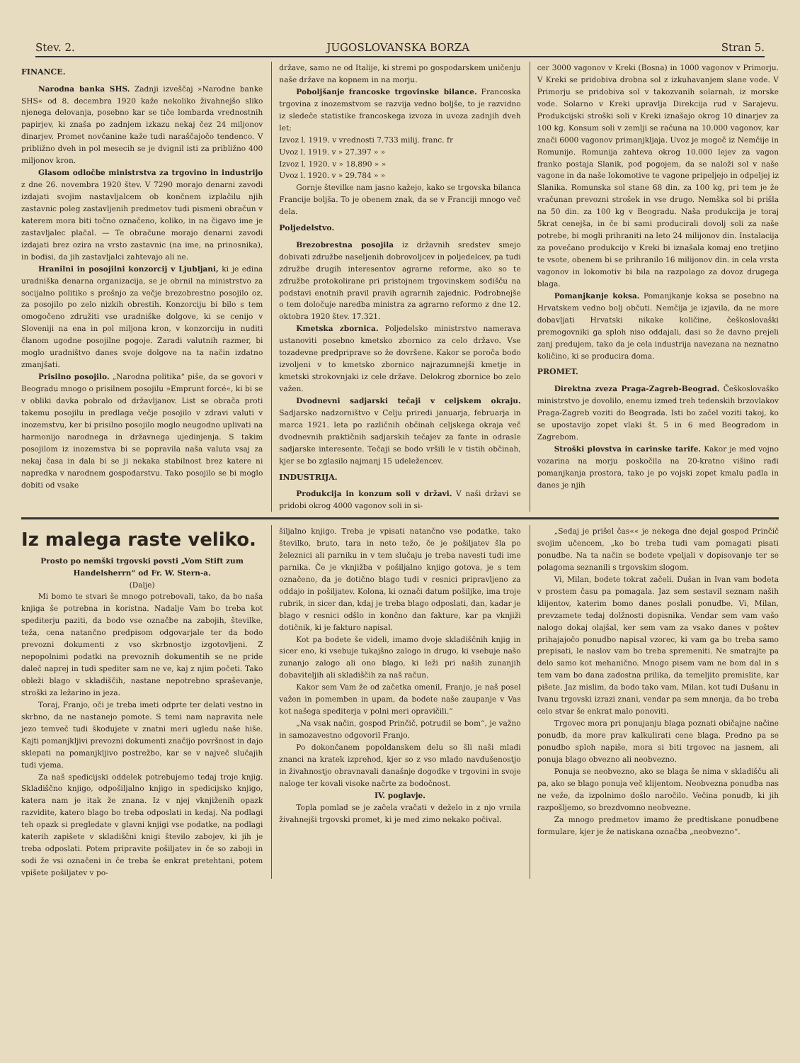Stev. 2. JUGOSLOVANSKA BORZA Stran 5.
FINANCE.
Narodna banka SHS. Zadnji izveščaj »Narodne banke SHS« od 8. decembra 1920 kaže nekoliko živahnejšo sliko njenega delovanja, posebno kar se tiče lombarda vrednostnih papirjev, ki znaša po zadnjem izkazu nekaj čez 24 miljonov dinarjev. Promet novčanine kaže tudi naraščajočo tendenco. V približno dveh in pol mesecih se je dvignil isti za približno 400 miljonov kron.
Glasom odločbe ministrstva za trgovino in industrijo z dne 26. novembra 1920 štev. V 7290 morajo denarni zavodi izdajati svojim nastavljalcem ob končnem izplačilu njih zastavnic poleg zastavljenih predmetov tudi pismeni obračun v katerem mora biti točno označeno, koliko, in na čigavo ime je zastavljalec plačal. — Te obračune morajo denarni zavodi izdajati brez ozira na vrsto zastavnic (na ime, na prinosnika), in bodisi, da jih zastavljalci zahtevajo ali ne.
Hranilni in posojilni konzorcij v Ljubljani, ki je edina uradniška denarna organizacija, se je obrnil na ministrstvo za socijalno politiko s prošnjo za večje brezobrestno posojilo oz. za posojilo po zelo nizkih obrestih. Konzorciju bi bilo s tem omogočeno združiti vse uradniške dolgove, ki se cenijo v Sloveniji na ena in pol miljona kron, v konzorciju in nuditi članom ugodne posojilne pogoje. Zaradi valutnih razmer, bi moglo uradništvo danes svoje dolgove na ta način izdatno zmanjšati.
Prisilno posojilo. „Narodna politika“ piše, da se govori v Beogradu mnogo o prisilnem posojilu »Emprunt forcé«, ki bi se v obliki davka pobralo od državljanov. List se obrača proti takemu posojilu in predlaga večje posojilo v zdravi valuti v inozemstvu, ker bi prisilno posojilo moglo neugodno uplivati na harmonijo narodnega in državnega ujedinjenja. S takim posojilom iz inozemstva bi se popravila naša valuta vsaj za nekaj časa in dala bi se ji nekaka stabilnost brez katere ni napredka v narodnem gospodarstvu. Tako posojilo se bi moglo dobiti od vsake
države, samo ne od Italije, ki stremi po gospodarskem uničenju naše države na kopnem in na morju.
Poboljšanje francoske trgovinske bilance. Francoska trgovina z inozemstvom se razvija vedno boljše, to je razvidno iz sledeče statistike francoskega izvoza in uvoza zadnjih dveh let:
Izvoz l. 1919. v vrednosti 7.733 milij. franc. fr
Uvoz l. 1919. v » 27.397 » »
Izvoz l. 1920. v » 18.890 » »
Uvoz l. 1920. v » 29.784 » »
Gornje številke nam jasno kažejo, kako se trgovska bilanca Francije boljša. To je obenem znak, da se v Franciji mnogo več dela.
Poljedelstvo.
Brezobrestna posojila iz državnih sredstev smejo dobivati združbe naseljenih dobrovoljcev in poljedelcev, pa tudi združbe drugih interesentov agrarne reforme, ako so te združbe protokolirane pri pristojnem trgovinskem sodišču na podstavi enotnih pravil pravih agrarnih zajednic. Podrobnejše o tem določuje naredba ministra za agrarno reformo z dne 12. oktobra 1920 štev. 17.321.
Kmetska zbornica. Poljedelsko ministrstvo namerava ustanoviti posebno kmetsko zbornico za celo državo. Vse tozadevne predpriprave so že dovršene. Kakor se poroča bodo izvoljeni v to kmetsko zbornico najrazumnejši kmetje in kmetski strokovnjaki iz cele države. Delokrog zbornice bo zelo važen.
Dvodnevni sadjarski tečaji v celjskem okraju. Sadjarsko nadzorništvo v Celju priredi januarja, februarja in marca 1921. leta po različnih občinah celjskega okraja več dvodnevnih praktičnih sadjarskih tečajev za fante in odrasle sadjarske interesente. Tečaji se bodo vršili le v tistih občinah, kjer se bo zglasilo najmanj 15 udeležencev.
INDUSTRIJA.
Produkcija in konzum soli v državi. V naši državi se pridobi okrog 4000 vagonov soli in si-
cer 3000 vagonov v Kreki (Bosna) in 1000 vagonov v Primorju. V Kreki se pridobiva drobna sol z izkuhavanjem slane vode. V Primorju se pridobiva sol v takozvanih solarnah, iz morske vode. Solarno v Kreki upravlja Direkcija rud v Sarajevu. Produkcijski stroški soli v Kreki iznašajo okrog 10 dinarjev za 100 kg. Konsum soli v zemlji se računa na 10.000 vagonov, kar znači 6000 vagonov primanjkljaja. Uvoz je mogoč iz Nemčije in Romunije. Romunija zahteva okrog 10.000 lejev za vagon franko postaja Slanik, pod pogojem, da se naloži sol v naše vagone in da naše lokomotive te vagone pripeljejo in odpeljej iz Slanika. Romunska sol stane 68 din. za 100 kg, pri tem je že vračunan prevozni strošek in vse drugo. Nemška sol bi prišla na 50 din. za 100 kg v Beogradu. Naša produkcija je toraj 5krat cenejša, in če bi sami producirali dovolj soli za naše potrebe, bi mogli prihraniti na leto 24 milijonov din. Instalacija za povečano produkcijo v Kreki bi iznašala komaj eno tretjino te vsote, obenem bi se prihranilo 16 milijonov din. in cela vrsta vagonov in lokomotiv bi bila na razpolago za dovoz drugega blaga.
Pomanjkanje koksa. Pomanjkanje koksa se posebno na Hrvatskem vedno bolj občuti. Nemčija je izjavila, da ne more dobavljati Hrvatski nikake količine, češkoslovaški premogovniki ga sploh niso oddajali, dasi so že davno prejeli zanj predujem, tako da je cela industrija navezana na neznatno količino, ki se producira doma.
PROMET.
Direktna zveza Praga-Zagreb-Beograd. Češkoslovaško ministrstvo je dovolilo, enemu izmed treh tedenskih brzovlakov Praga-Zagreb voziti do Beograda. Isti bo začel voziti takoj, ko se upostavijo zopet vlaki št. 5 in 6 med Beogradom in Zagrebom.
Stroški plovstva in carinske tarife. Kakor je med vojno vozarina na morju poskočila na 20-kratno višino radi pomanjkanja prostora, tako je po vojski zopet kmalu padla in danes je njih
Iz malega raste veliko.
Prosto po nemški trgovski povsti „Vom Stift zum Handelsherrn“ od Fr. W. Stern-a.
(Dalje)
Mi bomo te stvari še mnogo potrebovali, tako, da bo naša knjiga še potrebna in koristna. Nadalje Vam bo treba kot spediterju paziti, da bodo vse označbe na zabojih, številke, teža, cena natančno predpisom odgovarjale ter da bodo prevozni dokumenti z vso skrbnostjo izgotovljeni. Z nepopolnimi podatki na prevoznih dokumentih se ne pride daleč naprej in tudi spediter sam ne ve, kaj z njim početi. Tako obleži blago v skladiščih, nastane nepotrebno spraševanje, stroški za ležarino in jeza.
Toraj, Franjo, oči je treba imeti odprte ter delati vestno in skrbno, da ne nastanejo pomote. S temi nam napravita nele jezo temveč tudi škodujete v znatni meri ugledu naše hiše. Kajti pomanjkljivi prevozni dokumenti značijo površnost in dajo sklepati na pomanjkljivo postrežbo, kar se v največ slučajih tudi vjema.
Za naš spedicijski oddelek potrebujemo tedaj troje knjig. Skladiščno knjigo, odpošiljalno knjigo in spedicijsko knjigo, katera nam je itak že znana. Iz v njej vknjiženih opazk razvidite, katero blago bo treba odposlati in kedaj. Na podlagi teh opazk si pregledate v glavni knjigi vse podatke, na podlagi katerih zapišete v skladiščni knigi število zabojev, ki jih je treba odposlati. Potem pripravite pošiljatev in če so zaboji in sodi že vsi označeni in če treba še enkrat pretehtani, potem vpišete pošiljatev v po-
šiljalno knjigo. Treba je vpisati natančno vse podatke, tako številko, bruto, tara in neto težo, če je pošiljatev šla po železnici ali parniku in v tem slučaju je treba navesti tudi ime parnika. Če je vknjižba v pošiljalno knjigo gotova, je s tem označeno, da je dotično blago tudi v resnici pripravljeno za oddajo in pošiljatev. Kolona, ki označi datum pošiljke, ima troje rubrik, in sicer dan, kdaj je treba blago odposlati, dan, kadar je blago v resnici odšlo in končno dan fakture, kar pa vknjiži dotičnik, ki je fakturo napisal.
Kot pa bodete še videli, imamo dvoje skladiščnih knjig in sicer eno, ki vsebuje tukajšno zalogo in drugo, ki vsebuje našo zunanjo zalogo ali ono blago, ki leži pri naših zunanjih dobaviteljih ali skladiščih za naš račun.
Kakor sem Vam že od začetka omenil, Franjo, je naš posel važen in pomemben in upam, da bodete naše zaupanje v Vas kot našega spediterja v polni meri opravičili.“
„Na vsak način, gospod Prinčič, potrudil se bom“, je važno in samozavestno odgovoril Franjo.
Po dokončanem popoldanskem delu so šli naši mladi znanci na kratek izprehod, kjer so z vso mlado navdušenostjo in živahnostjo obravnavali današnje dogodke v trgovini in svoje naloge ter kovali visoke načrte za bodočnost.
IV. poglavje.
Topla pomlad se je začela vračati v deželo in z njo vrnila živahnejši trgovski promet, ki je med zimo nekako počival.
„Sedaj je prišel čas«« je nekega dne dejal gospod Prinčič svojim učencem, „ko bo treba tudi vam pomagati pisati ponudbe. Na ta način se bodete vpeljali v dopisovanje ter se polagoma seznanili s trgovskim slogom.
Vi, Milan, bodete tokrat začeli. Dušan in Ivan vam bodeta v prostem času pa pomagala. Jaz sem sestavil seznam naših klijentov, katerim bomo danes poslali ponudbe. Vi, Milan, prevzamete tedaj dolžnosti dopisnika. Vendar sem vam vašo nalogo dokaj olajšal, ker sem vam za vsako danes v poštev prihajajočo ponudbo napisal vzorec, ki vam ga bo treba samo prepisati, le naslov vam bo treba spremeniti. Ne smatrajte pa delo samo kot mehanično. Mnogo pisem vam ne bom dal in s tem vam bo dana zadostna prilika, da temeljito premislite, kar pišete. Jaz mislim, da bodo tako vam, Milan, kot tudi Dušanu in Ivanu trgovski izrazi znani, vendar pa sem mnenja, da bo treba celo stvar še enkrat malo ponoviti.
Trgovec mora pri ponujanju blaga poznati običajne načine ponudb, da more prav kalkulirati cene blaga. Predno pa se ponudbo sploh napiše, mora si biti trgovec na jasnem, ali ponuja blago obvezno ali neobvezno.
Ponuja se neobvezno, ako se blaga še nima v skladišču ali pa, ako se blago ponuja več klijentom. Neobvezna ponudba nas ne veže, da izpolnimo došlo naročilo. Večina ponudb, ki jih razpošljemo, so brezdvomno neobvezne.
Za mnogo predmetov imamo že predtiskane ponudbene formulare, kjer je že natiskana označba „neobvezno“.